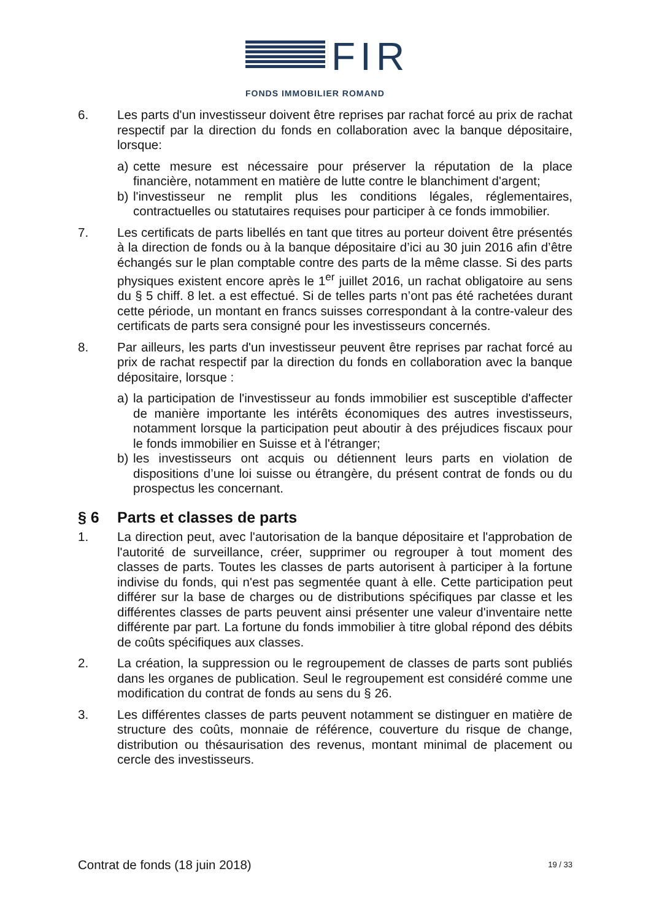FIR
FONDS IMMOBILIER ROMAND
6. Les parts d'un investisseur doivent être reprises par rachat forcé au prix de rachat respectif par la direction du fonds en collaboration avec la banque dépositaire, lorsque:
a) cette mesure est nécessaire pour préserver la réputation de la place financière, notamment en matière de lutte contre le blanchiment d'argent;
b) l'investisseur ne remplit plus les conditions légales, réglementaires, contractuelles ou statutaires requises pour participer à ce fonds immobilier.
7. Les certificats de parts libellés en tant que titres au porteur doivent être présentés à la direction de fonds ou à la banque dépositaire d’ici au 30 juin 2016 afin d’être échangés sur le plan comptable contre des parts de la même classe. Si des parts physiques existent encore après le 1<sup>er</sup> juillet 2016, un rachat obligatoire au sens du § 5 chiff. 8 let. a est effectué. Si de telles parts n’ont pas été rachetées durant cette période, un montant en francs suisses correspondant à la contre-valeur des certificats de parts sera consigné pour les investisseurs concernés.
8. Par ailleurs, les parts d'un investisseur peuvent être reprises par rachat forcé au prix de rachat respectif par la direction du fonds en collaboration avec la banque dépositaire, lorsque :
a) la participation de l'investisseur au fonds immobilier est susceptible d'affecter de manière importante les intérêts économiques des autres investisseurs, notamment lorsque la participation peut aboutir à des préjudices fiscaux pour le fonds immobilier en Suisse et à l'étranger;
b) les investisseurs ont acquis ou détiennent leurs parts en violation de dispositions d’une loi suisse ou étrangère, du présent contrat de fonds ou du prospectus les concernant.
§ 6 Parts et classes de parts
1. La direction peut, avec l'autorisation de la banque dépositaire et l'approbation de l'autorité de surveillance, créer, supprimer ou regrouper à tout moment des classes de parts. Toutes les classes de parts autorisent à participer à la fortune indivise du fonds, qui n'est pas segmentée quant à elle. Cette participation peut différer sur la base de charges ou de distributions spécifiques par classe et les différentes classes de parts peuvent ainsi présenter une valeur d'inventaire nette différente par part. La fortune du fonds immobilier à titre global répond des débits de coûts spécifiques aux classes.
2. La création, la suppression ou le regroupement de classes de parts sont publiés dans les organes de publication. Seul le regroupement est considéré comme une modification du contrat de fonds au sens du § 26.
3. Les différentes classes de parts peuvent notamment se distinguer en matière de structure des coûts, monnaie de référence, couverture du risque de change, distribution ou thésaurisation des revenus, montant minimal de placement ou cercle des investisseurs.
Contrat de fonds (18 juin 2018) 19 / 33